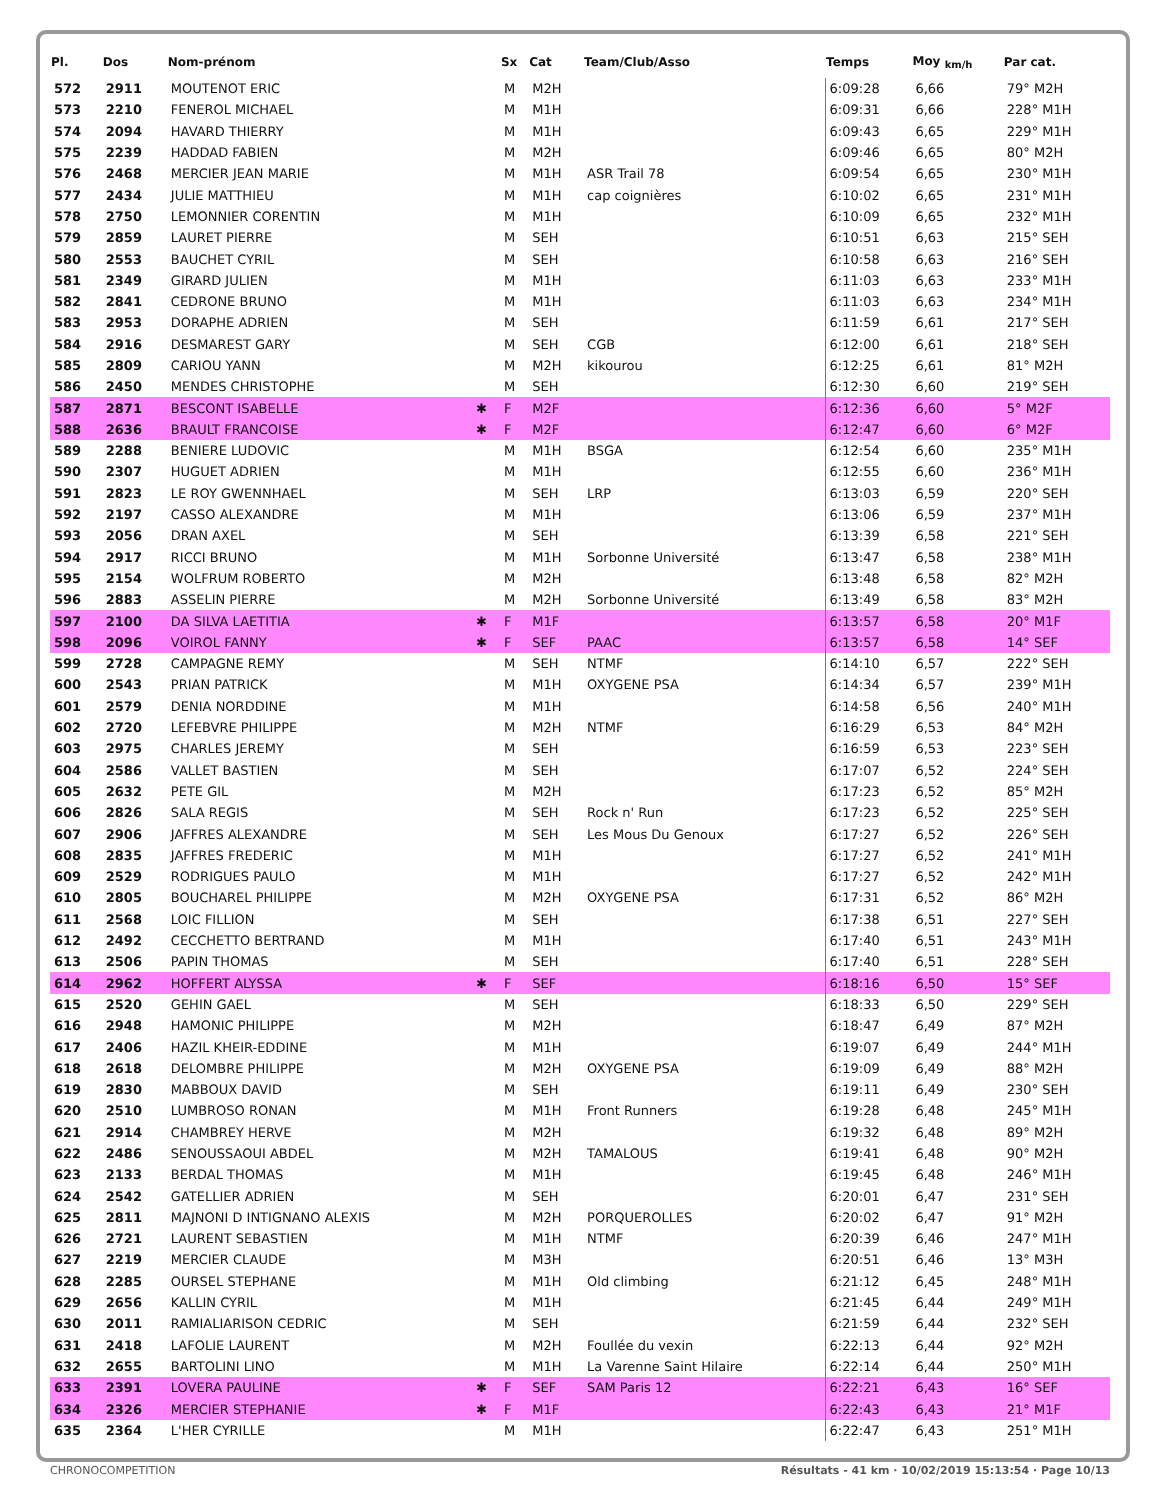| Pl. | Dos | Nom-prénom | | Sx | Cat | Team/Club/Asso | Temps | Moy <sub>km/h</sub> | Par cat. |
| --- | --- | --- | --- | --- | --- | --- | --- | --- | --- |
| 572 | 2911 | MOUTENOT ERIC | | M | M2H | | 6:09:28 | 6,66 | 79° M2H |
| 573 | 2210 | FENEROL MICHAEL | | M | M1H | | 6:09:31 | 6,66 | 228° M1H |
| 574 | 2094 | HAVARD THIERRY | | M | M1H | | 6:09:43 | 6,65 | 229° M1H |
| 575 | 2239 | HADDAD FABIEN | | M | M2H | | 6:09:46 | 6,65 | 80° M2H |
| 576 | 2468 | MERCIER JEAN MARIE | | M | M1H | ASR Trail 78 | 6:09:54 | 6,65 | 230° M1H |
| 577 | 2434 | JULIE MATTHIEU | | M | M1H | cap coignières | 6:10:02 | 6,65 | 231° M1H |
| 578 | 2750 | LEMONNIER CORENTIN | | M | M1H | | 6:10:09 | 6,65 | 232° M1H |
| 579 | 2859 | LAURET PIERRE | | M | SEH | | 6:10:51 | 6,63 | 215° SEH |
| 580 | 2553 | BAUCHET CYRIL | | M | SEH | | 6:10:58 | 6,63 | 216° SEH |
| 581 | 2349 | GIRARD JULIEN | | M | M1H | | 6:11:03 | 6,63 | 233° M1H |
| 582 | 2841 | CEDRONE BRUNO | | M | M1H | | 6:11:03 | 6,63 | 234° M1H |
| 583 | 2953 | DORAPHE ADRIEN | | M | SEH | | 6:11:59 | 6,61 | 217° SEH |
| 584 | 2916 | DESMAREST GARY | | M | SEH | CGB | 6:12:00 | 6,61 | 218° SEH |
| 585 | 2809 | CARIOU YANN | | M | M2H | kikourou | 6:12:25 | 6,61 | 81° M2H |
| 586 | 2450 | MENDES CHRISTOPHE | | M | SEH | | 6:12:30 | 6,60 | 219° SEH |
| 587 | 2871 | BESCONT ISABELLE | ✱ | F | M2F | | 6:12:36 | 6,60 | 5° M2F |
| 588 | 2636 | BRAULT FRANCOISE | ✱ | F | M2F | | 6:12:47 | 6,60 | 6° M2F |
| 589 | 2288 | BENIERE LUDOVIC | | M | M1H | BSGA | 6:12:54 | 6,60 | 235° M1H |
| 590 | 2307 | HUGUET ADRIEN | | M | M1H | | 6:12:55 | 6,60 | 236° M1H |
| 591 | 2823 | LE ROY GWENNHAEL | | M | SEH | LRP | 6:13:03 | 6,59 | 220° SEH |
| 592 | 2197 | CASSO ALEXANDRE | | M | M1H | | 6:13:06 | 6,59 | 237° M1H |
| 593 | 2056 | DRAN AXEL | | M | SEH | | 6:13:39 | 6,58 | 221° SEH |
| 594 | 2917 | RICCI BRUNO | | M | M1H | Sorbonne Université | 6:13:47 | 6,58 | 238° M1H |
| 595 | 2154 | WOLFRUM ROBERTO | | M | M2H | | 6:13:48 | 6,58 | 82° M2H |
| 596 | 2883 | ASSELIN PIERRE | | M | M2H | Sorbonne Université | 6:13:49 | 6,58 | 83° M2H |
| 597 | 2100 | DA SILVA LAETITIA | ✱ | F | M1F | | 6:13:57 | 6,58 | 20° M1F |
| 598 | 2096 | VOIROL FANNY | ✱ | F | SEF | PAAC | 6:13:57 | 6,58 | 14° SEF |
| 599 | 2728 | CAMPAGNE REMY | | M | SEH | NTMF | 6:14:10 | 6,57 | 222° SEH |
| 600 | 2543 | PRIAN PATRICK | | M | M1H | OXYGENE PSA | 6:14:34 | 6,57 | 239° M1H |
| 601 | 2579 | DENIA NORDDINE | | M | M1H | | 6:14:58 | 6,56 | 240° M1H |
| 602 | 2720 | LEFEBVRE PHILIPPE | | M | M2H | NTMF | 6:16:29 | 6,53 | 84° M2H |
| 603 | 2975 | CHARLES JEREMY | | M | SEH | | 6:16:59 | 6,53 | 223° SEH |
| 604 | 2586 | VALLET BASTIEN | | M | SEH | | 6:17:07 | 6,52 | 224° SEH |
| 605 | 2632 | PETE GIL | | M | M2H | | 6:17:23 | 6,52 | 85° M2H |
| 606 | 2826 | SALA REGIS | | M | SEH | Rock n' Run | 6:17:23 | 6,52 | 225° SEH |
| 607 | 2906 | JAFFRES ALEXANDRE | | M | SEH | Les Mous Du Genoux | 6:17:27 | 6,52 | 226° SEH |
| 608 | 2835 | JAFFRES FREDERIC | | M | M1H | | 6:17:27 | 6,52 | 241° M1H |
| 609 | 2529 | RODRIGUES PAULO | | M | M1H | | 6:17:27 | 6,52 | 242° M1H |
| 610 | 2805 | BOUCHAREL PHILIPPE | | M | M2H | OXYGENE PSA | 6:17:31 | 6,52 | 86° M2H |
| 611 | 2568 | LOIC FILLION | | M | SEH | | 6:17:38 | 6,51 | 227° SEH |
| 612 | 2492 | CECCHETTO BERTRAND | | M | M1H | | 6:17:40 | 6,51 | 243° M1H |
| 613 | 2506 | PAPIN THOMAS | | M | SEH | | 6:17:40 | 6,51 | 228° SEH |
| 614 | 2962 | HOFFERT ALYSSA | ✱ | F | SEF | | 6:18:16 | 6,50 | 15° SEF |
| 615 | 2520 | GEHIN GAEL | | M | SEH | | 6:18:33 | 6,50 | 229° SEH |
| 616 | 2948 | HAMONIC PHILIPPE | | M | M2H | | 6:18:47 | 6,49 | 87° M2H |
| 617 | 2406 | HAZIL KHEIR-EDDINE | | M | M1H | | 6:19:07 | 6,49 | 244° M1H |
| 618 | 2618 | DELOMBRE PHILIPPE | | M | M2H | OXYGENE PSA | 6:19:09 | 6,49 | 88° M2H |
| 619 | 2830 | MABBOUX DAVID | | M | SEH | | 6:19:11 | 6,49 | 230° SEH |
| 620 | 2510 | LUMBROSO RONAN | | M | M1H | Front Runners | 6:19:28 | 6,48 | 245° M1H |
| 621 | 2914 | CHAMBREY HERVE | | M | M2H | | 6:19:32 | 6,48 | 89° M2H |
| 622 | 2486 | SENOUSSAOUI ABDEL | | M | M2H | TAMALOUS | 6:19:41 | 6,48 | 90° M2H |
| 623 | 2133 | BERDAL THOMAS | | M | M1H | | 6:19:45 | 6,48 | 246° M1H |
| 624 | 2542 | GATELLIER ADRIEN | | M | SEH | | 6:20:01 | 6,47 | 231° SEH |
| 625 | 2811 | MAJNONI D INTIGNANO ALEXIS | | M | M2H | PORQUEROLLES | 6:20:02 | 6,47 | 91° M2H |
| 626 | 2721 | LAURENT SEBASTIEN | | M | M1H | NTMF | 6:20:39 | 6,46 | 247° M1H |
| 627 | 2219 | MERCIER CLAUDE | | M | M3H | | 6:20:51 | 6,46 | 13° M3H |
| 628 | 2285 | OURSEL STEPHANE | | M | M1H | Old climbing | 6:21:12 | 6,45 | 248° M1H |
| 629 | 2656 | KALLIN CYRIL | | M | M1H | | 6:21:45 | 6,44 | 249° M1H |
| 630 | 2011 | RAMIALIARISON CEDRIC | | M | SEH | | 6:21:59 | 6,44 | 232° SEH |
| 631 | 2418 | LAFOLIE LAURENT | | M | M2H | Foullée du vexin | 6:22:13 | 6,44 | 92° M2H |
| 632 | 2655 | BARTOLINI LINO | | M | M1H | La Varenne Saint Hilaire | 6:22:14 | 6,44 | 250° M1H |
| 633 | 2391 | LOVERA PAULINE | ✱ | F | SEF | SAM Paris 12 | 6:22:21 | 6,43 | 16° SEF |
| 634 | 2326 | MERCIER STEPHANIE | ✱ | F | M1F | | 6:22:43 | 6,43 | 21° M1F |
| 635 | 2364 | L'HER CYRILLE | | M | M1H | | 6:22:47 | 6,43 | 251° M1H |
CHRONOCOMPETITION Résultats - 41 km · 10/02/2019 15:13:54 · Page 10/13